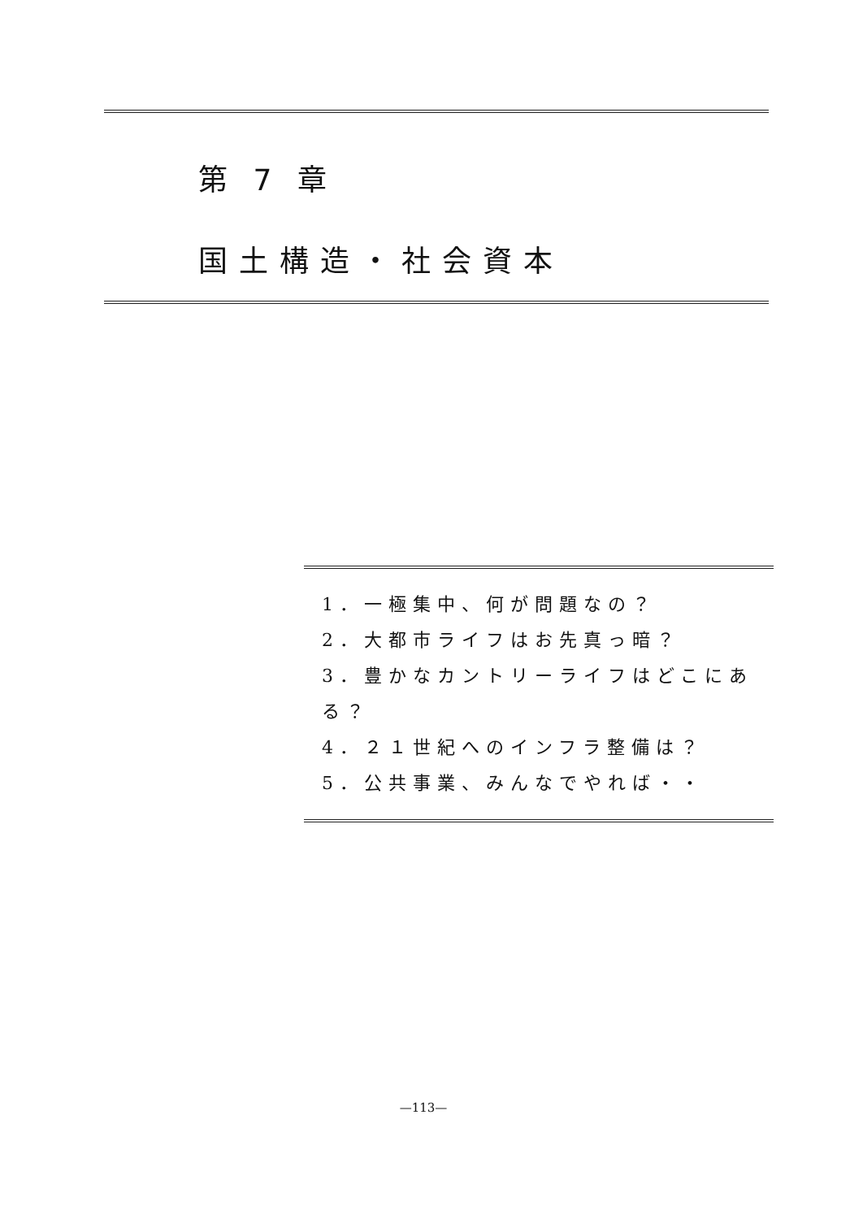第 7 章
国土構造・社会資本
1．一極集中、何が問題なの？
2．大都市ライフはお先真っ暗？
3．豊かなカントリーライフはどこにある？
4．２１世紀へのインフラ整備は？
5．公共事業、みんなでやれば・・
—113—